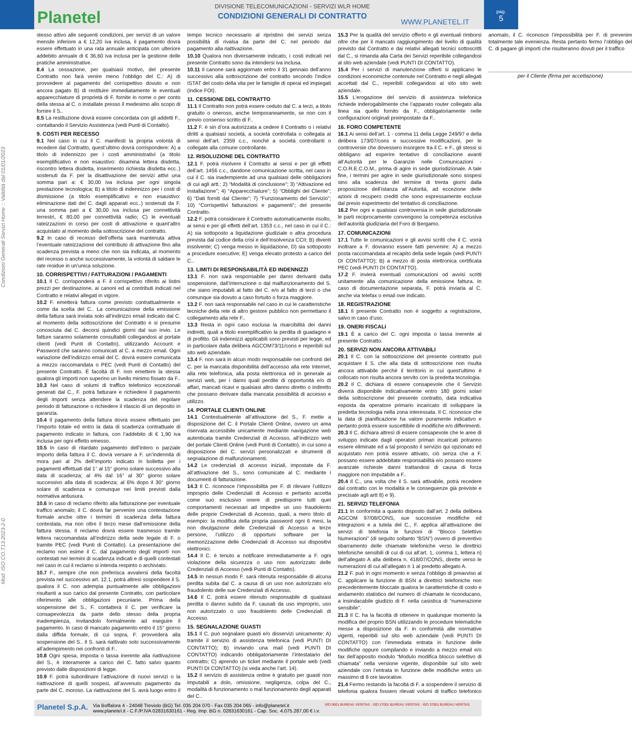Planetel
DIVISIONE TELECOMUNICAZIONI - SERVIZI WLR HOME
CONDIZIONI GENERALI DI CONTRATTO
WWW.PLANETEL.IT
pag.
5
Mod. ISO CO.T13.2023-2-0 Condizioni Generali Servizi Home :: Validità dal 01/01/2023
stesso attivo alle seguenti condizioni, per servizi di un valore mensile inferiore a € 12,20 iva inclusa, il pagamento dovrà essere effettuato in una rata annuale anticipata con ulteriore addebito annuale di € 36,60 iva inclusa per la gestione delle pratiche amministrative.
8.4 La cessazione, per qualsiasi motivo, del presente Contratto non farà venire meno l’obbligo del C.: A) di provvedere al pagamento del corrispettivo dovuto e non ancora pagato B) di restituire immediatamente le eventuali apparecchiature di proprietà di F. fornite in nome o per conto della stessa al C. o installate presso il medesimo allo scopo di fornire il S..
8.5 La restituzione dovrà essere concordata con gli addetti F., contattando il Servizio Assistenza (vedi Punti di Contatto).
9. COSTI PER RECESSO
9.1 Nel caso in cui il C. manifesti la propria volontà di recedere dal Contratto, quest’ultimo dovrà corrispondere: A) a titolo di indennizzo per i costi amministrativi (a titolo esemplificativo e non esaustivo: disamina lettera disdetta, riscontro lettera disdetta, inserimento richiesta disdetta ecc..) sostenuti da F. per la disattivazione dei servizi attivi una somma pari a: € 30,00 iva inclusa per ogni singola prestazione tecnologica; B) a titolo di indennizzo per i costi di dismissione (a titolo esemplificativo e non esaustivo: eliminazione dati del C. dagli apparati ecc..) sostenuti da F. una somma pari a € 30,00 iva inclusa per connettività terrestri, € 80,00 per connettività radio; C) le eventuali rateizzazioni in corso per costi di attivazione e quant’altro acquistato al momento della sottoscrizione del contratto.
9.2 In caso di recesso dell’offerta sarà mantenuta attiva l’eventuale rateizzazione del contributo di attivazione fino alla scadenza prevista a meno che non sia indicata, al momento del recesso o anche successivamente, la volontà di saldare le rate residue in un’unica soluzione.
10. CORRISPETTIVI / FATTURAZIONI / PAGAMENTI
10.1 Il C. corrisponderà a F. il corrispettivo riferito ai listini prezzi per destinazione, ai canoni ed ai contributi indicati nel Contratto e relativi allegati in vigore.
10.2 F. emetterà fattura come previsto contrattualmente e come da scelta del C.. La comunicazione della emissione della fattura sarà inviata solo all’indirizzo email indicato dal C. al momento della sottoscrizione del Contratto e si presume conosciuta dal C. decorsi quindici giorni dal suo invio. Le fatture saranno solamente consultabili collegandosi al portale clienti (vedi Punti di Contatto), utilizzando Account e Password che saranno comunicati al C. a mezzo email. Ogni variazione dell’indirizzo email del C. dovrà essere comunicata a mezzo raccomandata o PEC (vedi Punti di Contatto) del presente Contratto. È facoltà di F. non emettere la stessa qualora gli importi non superino un livello minimo fissato da F..
10.3 Nel caso di volumi di traffico telefonico eccezionali generati dal C., F. potrà fatturare e richiedere il pagamento degli importi senza attendere la scadenza del regolare periodo di fatturazione o richiedere il rilascio di un deposito in garanzia.
10.4 Il pagamento della fattura dovrà essere effettuato per l’importo totale ed entro la data di scadenza contrattuale di pagamento indicato in fattura, con l’addebito di € 1,90 iva inclusa per ogni effetto emesso.
10.5 In caso di ritardato pagamento dell’intero o parziale importo della fattura il C. dovrà versare a F. un’indennità di mora pari al 2% dell’importo indicato in bolletta per i pagamenti effettuati dal 1° al 15° giorno solare successivo alla data di scadenza; al 4% dal 16° al 30° giorno solare successivo alla data di scadenza; al 6% dopo il 30° giorno solare di scadenza e comunque nei limiti previsti dalla normativa antiusura.
10.6 In caso di reclamo riferito alla fatturazione per eventuale traffico anomalo, il C. dovrà far pervenire una contestazione formale anche oltre i termini di scadenza della fattura contestata, ma non oltre il terzo mese dall’emissione della fattura stessa. Il reclamo dovrà essere trasmesso tramite lettera raccomandata all’indirizzo della sede legale di F. o tramite PEC (vedi Punti di Contatto). La presentazione del reclamo non esime il C. dal pagamento degli importi non contestati nei termini di scadenza indicati e di quelli contestati nel caso in cui il reclamo si intenda respinto o archiviato.
10.7 F., sempre che non preferisca avvalersi della facoltà prevista nel successivo art. 12.1, potrà altresì sospendere il S. qualora il C. non adempia puntualmente alle obbligazioni risultanti a suo carico dal presente Contratto, con particolare riferimento alle obbligazioni pecuniarie. Prima della sospensione del S., F. contatterà il C. per verificare la consapevolezza da parte dello stesso della propria inadempienza, invitandolo formalmente ad eseguire il pagamento. In caso di mancato pagamento entro il 15° giorno dalla diffida formale, di cui sopra, F. provvederà alla sospensione del S.. Il S. sarà riattivato solo successivamente all’adempimento nei confronti di F..
10.8 Ogni spesa, imposta o tassa inerente alla riattivazione del S., è interamente a carico del C. fatto salvo quanto previsto dalle disposizioni di legge.
10.9 F. potrà subordinare l’attivazione di nuovi servizi o la riattivazione di quelli sospesi, all’avvenuto pagamento da parte del C. moroso. La riattivazione del S. avrà luogo entro il tempo tecnico necessario al ripristino dei servizi senza possibilità di rivalsa da parte del C. nel periodo dal pagamento alla riattivazione.
10.10 Qualora non diversamente indicato, i costi indicati nel presente Contratto sono da intendersi iva inclusa.
10.11 Il canone sarà aggiornato entro il 31 gennaio dell’anno successivo alla sottoscrizione del contratto secondo l’indice ISTAT del costo della vita per le famiglie di operai ed impiegati (indice FOI).
11. CESSIONE DEL CONTRATTO
11.1 Il Contratto non potrà essere ceduto dal C. a terzi, a titolo gratuito o oneroso, anche temporaneamente, se non con il previo consenso scritto di F..
11.2 F. è sin d’ora autorizzata a cedere il Contratto o i relativi diritti a qualsiasi società, a società controllata o collegata ai sensi dell’art. 2359 c.c., nonché a società controllanti o collegate alla comune controllante.
12. RISOLUZIONE DEL CONTRATTO
12.1 F. potrà risolvere il Contratto ai sensi e per gli effetti dell’art. 1456 c.c., dandone comunicazione scritta, nel caso in cui il C. sia inadempiente ad una qualsiasi delle obbligazioni di cui agli artt.: 2) “Modalità di conclusione”; 3) “Attivazione ed installazione”; 4) “Apparecchiature”; 5) “Obblighi del Cliente”; 6) “Dati forniti dal Cliente”; 7) “Funzionamento del Servizio”; 10) “Corrispettivi fatturazioni e pagamenti”; del presente Contratto.
12.2 F. potrà considerare il Contratto automaticamente risolto, ai sensi e per gli effetti dell’art. 1353 c.c., nel caso in cui il C.: A) sia sottoposto a liquidazione giudiziale o altra procedura prevista dal codice della crisi e dell’insolvenza CCII; B) diventi insolvente; C) venga messo in liquidazione, D) sia sottoposto a procedure esecutive; E) venga elevato protesto a carico del C..
13. LIMITI DI RESPONSABILITÀ ED INDENNIZZI
13.1 F. non sarà responsabile per danni derivanti dalla sospensione, dall’interruzione o dal malfunzionamento del S. che siano imputabili al fatto del C. e/o al fatto di terzi o che comunque sia dovuto a caso fortuito o forza maggiore.
13.2 F. non sarà responsabile nel caso in cui le caratteristiche tecniche della rete di altro gestore pubblico non permettano il collegamento alla rete F..
13.3 Resta in ogni caso esclusa la risarcibilità dei danni indiretti, quali a titolo esemplificativo la perdita di guadagno e di profitto. Gli indennizzi applicabili sono previsti per legge, ed in particolare dalla delibera AGCOM73/11/cons e reperibili sul sito web aziendale.
13.4 F. non sarà in alcun modo responsabile nei confronti del C. per la mancata disponibilità dell’accesso alla rete Internet, alla rete telefonica, alla posta elettronica ed in generale ai servizi web, per i danni quali perdite di opportunità e/o di affari, mancati ricavi e qualsiasi altro danno diretto o indiretto che possano derivare dalla mancata possibilità di accesso e utilizzo.
14. PORTALE CLIENTI ONLINE
14.1 Contestualmente all’attivazione del S., F. mette a disposizione del C. il Portale Clienti Online, ovvero un area riservata accessibile unicamente mediante navigazione web autenticata tramite Credenziali di Accesso, all’indirizzo web del portale Clienti Online (vedi Punti di Contatto), in cui sono a disposizione del C. servizi personalizzati e strumenti di segnalazione di malfunzionamenti.
14.2 Le credenziali di accesso iniziali, impostate da F. all’attivazione del S., sono comunicate al C. mediante i documenti di fatturazione.
14.3 Il C. riconosce l’impossibilità per F. di rilevare l’utilizzo improprio delle Credenziali di Accesso e pertanto accetta come suo esclusivo onere di predisporre tutti quei comportamenti necessari ad impedire un uso fraudolento delle proprie Credenziali di Accesso, quali, a mero titolo di esempio: la modifica della propria password ogni 6 mesi, la non divulgazione delle Credenziali di Accesso a terze persone, l’utilizzo di opportuni software per la memorizzazione delle Credenziali di Accesso sui dispositivi elettronici.
14.4 Il C. è tenuto a notificare immediatamente a F. ogni violazione della sicurezza o uso non autorizzato delle Credenziali di Accesso (vedi Punti di Contatto).
14.5 In nessun modo F. sarà ritenuta responsabile di alcuna perdita subita dal C. a causa di un uso non autorizzato e/o fraudolento delle sue Credenziali di Accesso.
14.6 Il C. potrà essere ritenuto responsabile di qualsiasi perdita o danno subito da F. causati da uso improprio, uso non autorizzato o uso fraudolento delle Credenziali di Accesso.
15. SEGNALAZIONE GUASTI
15.1 Il C. può segnalare guasti e/o disservizi unicamente: A) tramite il servizio di assistenza telefonica (vedi PUNTI DI CONTATTO); B) inviando una mail (vedi PUNTI DI CONTATTO) indicando obbligatoriamente l’intestatario del contratto; C) aprendo un ticket mediante il portale web (vedi PUNTI DI CONTATTO) (si veda anche l’art. 14).
15.2 Il servizio di assistenza online è gratuito per guasti non imputabili a dolo, omissione, negligenza, colpa del C., modalità di funzionamento o mal funzionamento degli apparati del C..
15.3 Per la qualità del servizio offerto e gli eventuali rimborsi oltre che per il mancato raggiungimento del livello di qualità previsto dal Contratto e dai relativi allegati tecnici sottoscritti dal C., si rimanda alla Carta dei Servizi reperibile collegandosi al sito web aziendale (vedi PUNTI DI CONTATTO).
15.4 Per i servizi di manutenzione offerti si applicano le condizioni economiche contenute nel Contratto e negli allegati accettati dal C., reperibili collegandosi al sito sito web aziendale.
15.5 L’erogazione del servizio di assistenza telefonica richiede inderogabilmente che l’apparato router collegato alla linea sia quello fornito da F., obbligatoriamente nelle configurazioni originali preimpostate da F..
16. FORO COMPETENTE
16.1 Ai sensi dell’art. 1 - comma 11 della Legge 249/97 e della delibera 173/07/cons e successive modificazioni, per le controversie che dovessero insorgere tra il C. e F., gli stessi si obbligano ad esperire tentativo di conciliazione avanti all’Autorità per le Garanzie nelle Comunicazioni - C.O.R.E.C.O.M., prima di agire in sede giurisdizionale. A tale fine, i termini per agire in sede giurisdizionale sono sospesi sino alla scadenza del termine di trenta giorni dalla proposizione dell’istanza all’Autorità, ad eccezione delle azioni di recupero crediti che sono espressamente escluse dal previo esperimento del tentativo di conciliazione.
16.2 Per ogni e qualsiasi controversia in sede giurisdizionale le parti reciprocamente convengono la competenza esclusiva dell’autorità giudiziaria del Foro di Bergamo.
17. COMUNICAZIONI
17.1 Tutte le comunicazioni e gli avvisi scritti che il C. vorrà inoltrare a F. dovranno essere fatti pervenire: A) a mezzo posta raccomandata al recapito della sede legale (vedi PUNTI DI CONTATTO); B) a mezzo di posta elettronica certificata PEC (vedi PUNTI DI CONTATTO).
17.2 F. invierà eventuali comunicazioni od avvisi scritti unitamente alla comunicazione della emissione fattura. In caso di documentazione separata, F. potrà inviarla al C. anche via telefax o email ove indicato.
18. REGISTRAZIONE
18.1 Il presente Contratto non è soggetto a registrazione, salvo in caso d’uso.
19. ONERI FISCALI
19.1 È a carico del C. ogni imposta o tassa inerente al presente Contratto.
20. SERVIZI NON ANCORA ATTIVABILI
20.1 Il C. con la sottoscrizione del presente contratto può acquistare il S. che alla data di sottoscrizione non risulta ancora attivabile perchè il territorio in cui quest’ultimo è collocato non risulta ancora servito con la predetta tecnologia.
20.2 Il C. dichiara di essere consapevole che il Servizio diverrà disponibile indicativamente entro 180 giorni solari della sottoscrizione del presente contratto, data indicativa esposta da operatore primario incaricato di sviluppare la predetta tecnologia nella zona interessata. Il C. riconosce che la data di pianificazione ha valore puramente indicativo e pertanto potrà essere suscettibile di modifiche e/o differimenti.
20.3 Il C. dichiara altresì di essere consapevole che le aree di sviluppo indicate dagli operatori primari incaricati potranno essere eliminate ed a tal proposito il servizio qui opzionato ed acquistato non potrà essere attivato, ciò senza che a F. possano essere addebitate responsabilità e/o possano essere avanzate richieste danni trattandosi di causa di forza maggiore non imputabile a F..
20.4 Il C., una volta che il S. sarà attivabile, potrà recedere dal contratto con le modalità e le conseguenze già previste e precisate agli artt 8) e 9).
21. SERVIZI TELEFONIA
21.1 In conformità a quanto disposto dall’art. 2 della delibera AGCOM 97/08/CONS, sue successive modifiche ed integrazioni e a tutela del C., F. applica all’attivazione dei servizi di telefonia le funzioni di “Blocco Selettivo Numerazioni” (di seguito soltanto “BSN”) ovvero di preventivo sbarramento delle chiamate telefoniche verso le direttrici telefoniche sensibili di cui di cui all’art. 1, comma 1, lettera n) dell’allegato A alla delibera n. 418/07/CONS, dirette verso le numerazioni di cui all’allegato n 1 al predetto allegato A.
21.2 F. può in ogni momento e senza l’obbligo di preavviso al C. applicare la funzione di BSN a direttrici telefoniche non precedentemente bloccate qualora le caratteristiche di costo e andamento statistico del numero di chiamate le riconducano, a insindacabile giudizio di F. nella casistica di “numerazione sensibile”.
21.3 Il C. ha la facoltà di ottenere in qualunque momento la modifica del proprio BSN utilizzando le procedure telematiche messe a disposizione da F. in conformità alle normative vigenti, reperibili sul sito web aziendale (vedi PUNTI DI CONTATTO) con l’immediata entrata in funzione delle modifiche oppure compilando e inviando a mezzo email e/o fax dell’apposito modulo “Modulo modifica blocco selettivo di chiamata” nella versione vigente, disponibile sul sito web aziendale con l’entrata in funzione delle modifiche entro un massimo di 8 ore lavorative.
21.4 Fermo restando la facoltà di F. a sospendere il servizio di telefonia qualora fossero rilevati volumi di traffico telefonico anomalo, il C. riconosce l’impossibilità per F. di prevenire totalmente tale evenienza. Resta pertanto fermo l’obbligo del C. di pagare gli importi che risulteranno dovuti per il traffico
per il Cliente (firma per accettazione)
Planetel S.p.A.
Via Boffalora 4 - 24048 Treviolo (BG) Tel. 035 204 070 - Fax 035 204 065 - info@planetel.it
www.planetel.it - C.F./P.IVA 02831630161 - Reg. Imp. BG n. 02831630161 - Cap. Soc. 4.075.287,00 € i.v.
ISO 9001 BUREAU VERITAS · ISO 27001 BUREAU VERITAS · ISO 37001 BUREAU VERITAS